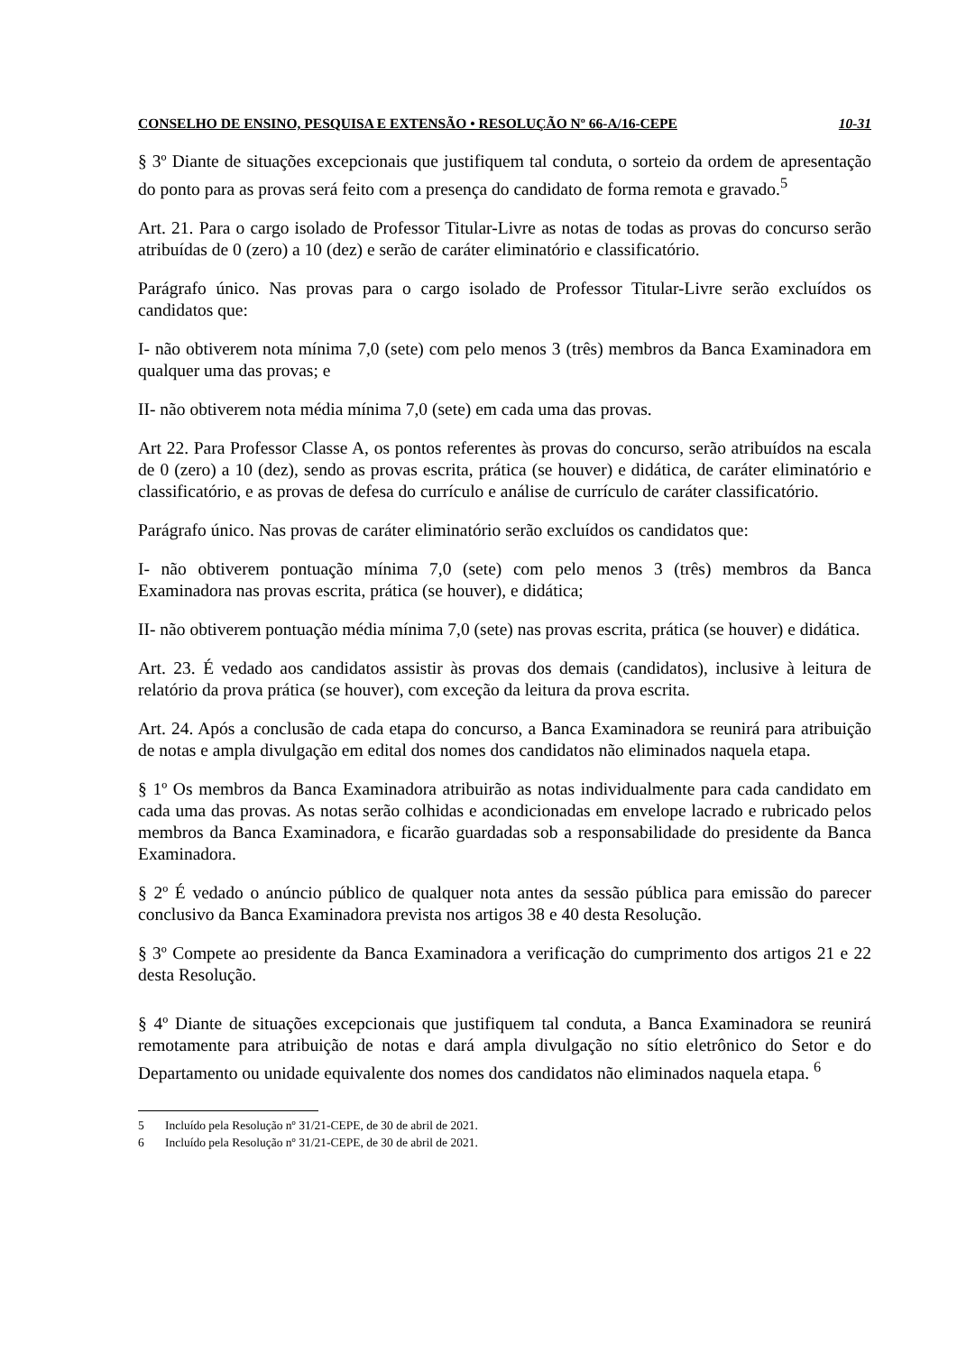CONSELHO DE ENSINO, PESQUISA E EXTENSÃO • RESOLUÇÃO Nº 66-A/16-CEPE 10-31
§ 3º Diante de situações excepcionais que justifiquem tal conduta, o sorteio da ordem de apresentação do ponto para as provas será feito com a presença do candidato de forma remota e gravado.<sup>5</sup>
Art. 21. Para o cargo isolado de Professor Titular-Livre as notas de todas as provas do concurso serão atribuídas de 0 (zero) a 10 (dez) e serão de caráter eliminatório e classificatório.
Parágrafo único. Nas provas para o cargo isolado de Professor Titular-Livre serão excluídos os candidatos que:
I- não obtiverem nota mínima 7,0 (sete) com pelo menos 3 (três) membros da Banca Examinadora em qualquer uma das provas; e
II- não obtiverem nota média mínima 7,0 (sete) em cada uma das provas.
Art 22. Para Professor Classe A, os pontos referentes às provas do concurso, serão atribuídos na escala de 0 (zero) a 10 (dez), sendo as provas escrita, prática (se houver) e didática, de caráter eliminatório e classificatório, e as provas de defesa do currículo e análise de currículo de caráter classificatório.
Parágrafo único. Nas provas de caráter eliminatório serão excluídos os candidatos que:
I- não obtiverem pontuação mínima 7,0 (sete) com pelo menos 3 (três) membros da Banca Examinadora nas provas escrita, prática (se houver), e didática;
II- não obtiverem pontuação média mínima 7,0 (sete) nas provas escrita, prática (se houver) e didática.
Art. 23. É vedado aos candidatos assistir às provas dos demais (candidatos), inclusive à leitura de relatório da prova prática (se houver), com exceção da leitura da prova escrita.
Art. 24. Após a conclusão de cada etapa do concurso, a Banca Examinadora se reunirá para atribuição de notas e ampla divulgação em edital dos nomes dos candidatos não eliminados naquela etapa.
§ 1º Os membros da Banca Examinadora atribuirão as notas individualmente para cada candidato em cada uma das provas. As notas serão colhidas e acondicionadas em envelope lacrado e rubricado pelos membros da Banca Examinadora, e ficarão guardadas sob a responsabilidade do presidente da Banca Examinadora.
§ 2º É vedado o anúncio público de qualquer nota antes da sessão pública para emissão do parecer conclusivo da Banca Examinadora prevista nos artigos 38 e 40 desta Resolução.
§ 3º Compete ao presidente da Banca Examinadora a verificação do cumprimento dos artigos 21 e 22 desta Resolução.
§ 4º Diante de situações excepcionais que justifiquem tal conduta, a Banca Examinadora se reunirá remotamente para atribuição de notas e dará ampla divulgação no sítio eletrônico do Setor e do Departamento ou unidade equivalente dos nomes dos candidatos não eliminados naquela etapa. <sup>6</sup>
5 Incluído pela Resolução nº 31/21-CEPE, de 30 de abril de 2021.
6 Incluído pela Resolução nº 31/21-CEPE, de 30 de abril de 2021.